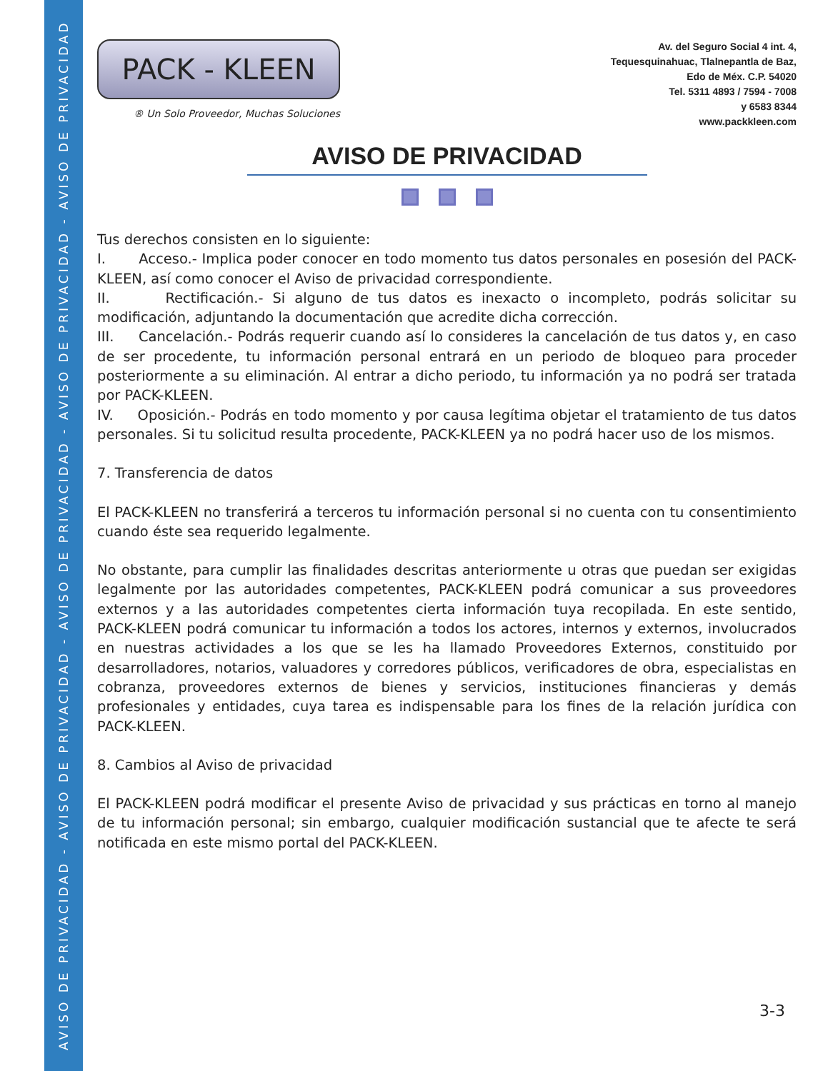AVISO DE PRIVACIDAD - AVISO DE PRIVACIDAD - AVISO DE PRIVACIDAD - AVISO DE PRIVACIDAD - AVISO DE PRIVACIDAD
PACK - KLEEN
® Un Solo Proveedor, Muchas Soluciones
Av. del Seguro Social 4 int. 4,
Tequesquinahuac, Tlalnepantla de Baz,
Edo de Méx. C.P. 54020
Tel. 5311 4893 / 7594 - 7008
y 6583 8344
www.packkleen.com
AVISO DE PRIVACIDAD
Tus derechos consisten en lo siguiente:
I. Acceso.- Implica poder conocer en todo momento tus datos personales en posesión del PACK-KLEEN, así como conocer el Aviso de privacidad correspondiente.
II. Rectificación.- Si alguno de tus datos es inexacto o incompleto, podrás solicitar su modificación, adjuntando la documentación que acredite dicha corrección.
III. Cancelación.- Podrás requerir cuando así lo consideres la cancelación de tus datos y, en caso de ser procedente, tu información personal entrará en un periodo de bloqueo para proceder posteriormente a su eliminación. Al entrar a dicho periodo, tu información ya no podrá ser tratada por PACK-KLEEN.
IV. Oposición.- Podrás en todo momento y por causa legítima objetar el tratamiento de tus datos personales. Si tu solicitud resulta procedente, PACK-KLEEN ya no podrá hacer uso de los mismos.
7. Transferencia de datos
El PACK-KLEEN no transferirá a terceros tu información personal si no cuenta con tu consentimiento cuando éste sea requerido legalmente.
No obstante, para cumplir las finalidades descritas anteriormente u otras que puedan ser exigidas legalmente por las autoridades competentes, PACK-KLEEN podrá comunicar a sus proveedores externos y a las autoridades competentes cierta información tuya recopilada. En este sentido, PACK-KLEEN podrá comunicar tu información a todos los actores, internos y externos, involucrados en nuestras actividades a los que se les ha llamado Proveedores Externos, constituido por desarrolladores, notarios, valuadores y corredores públicos, verificadores de obra, especialistas en cobranza, proveedores externos de bienes y servicios, instituciones financieras y demás profesionales y entidades, cuya tarea es indispensable para los fines de la relación jurídica con PACK-KLEEN.
8. Cambios al Aviso de privacidad
El PACK-KLEEN podrá modificar el presente Aviso de privacidad y sus prácticas en torno al manejo de tu información personal; sin embargo, cualquier modificación sustancial que te afecte te será notificada en este mismo portal del PACK-KLEEN.
3-3